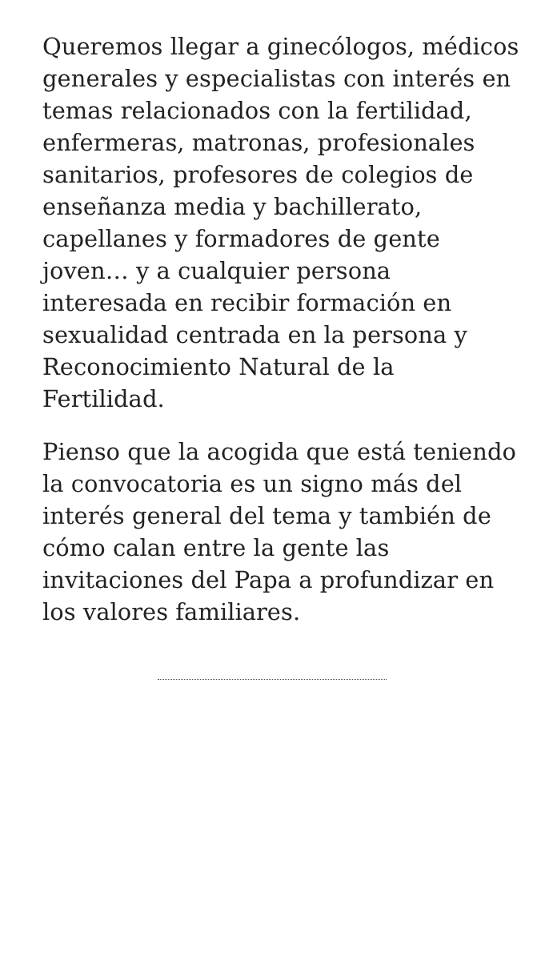Queremos llegar a ginecólogos, médicos generales y especialistas con interés en temas relacionados con la fertilidad, enfermeras, matronas, profesionales sanitarios, profesores de colegios de enseñanza media y bachillerato, capellanes y formadores de gente joven… y a cualquier persona interesada en recibir formación en sexualidad centrada en la persona y Reconocimiento Natural de la Fertilidad.
Pienso que la acogida que está teniendo la convocatoria es un signo más del interés general del tema y también de cómo calan entre la gente las invitaciones del Papa a profundizar en los valores familiares.